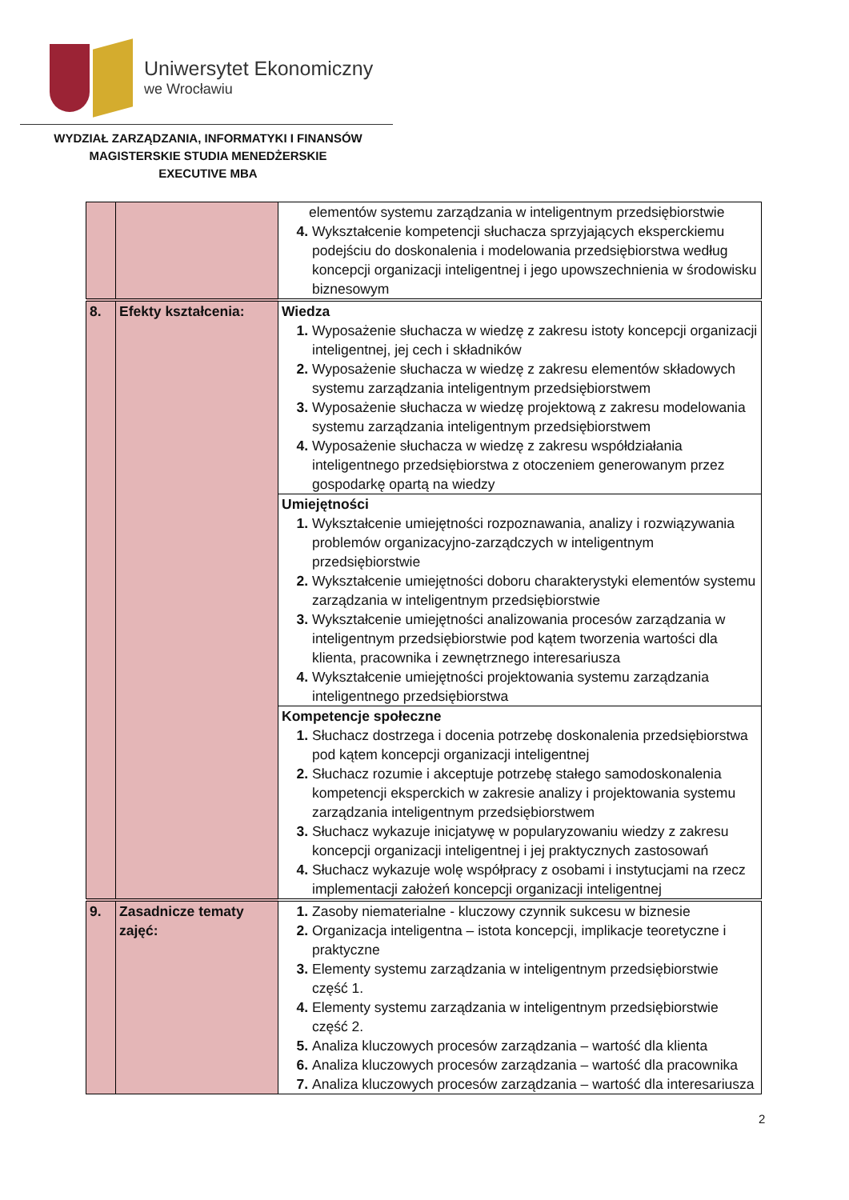Uniwersytet Ekonomiczny
we Wrocławiu
WYDZIAŁ ZARZĄDZANIA, INFORMATYKI I FINANSÓW
MAGISTERSKIE STUDIA MENEDŻERSKIE
EXECUTIVE MBA
| | | elementów systemu zarządzania w inteligentnym przedsiębiorstwie Wykształcenie kompetencji słuchacza sprzyjających eksperckiemu podejściu do doskonalenia i modelowania przedsiębiorstwa według koncepcji organizacji inteligentnej i jego upowszechnienia w środowisku biznesowym |
| 8. | Efekty kształcenia: | Wiedza Wyposażenie słuchacza w wiedzę z zakresu istoty koncepcji organizacji inteligentnej, jej cech i składników Wyposażenie słuchacza w wiedzę z zakresu elementów składowych systemu zarządzania inteligentnym przedsiębiorstwem Wyposażenie słuchacza w wiedzę projektową z zakresu modelowania systemu zarządzania inteligentnym przedsiębiorstwem Wyposażenie słuchacza w wiedzę z zakresu współdziałania inteligentnego przedsiębiorstwa z otoczeniem generowanym przez gospodarkę opartą na wiedzy |
| | | Umiejętności Wykształcenie umiejętności rozpoznawania, analizy i rozwiązywania problemów organizacyjno-zarządczych w inteligentnym przedsiębiorstwie Wykształcenie umiejętności doboru charakterystyki elementów systemu zarządzania w inteligentnym przedsiębiorstwie Wykształcenie umiejętności analizowania procesów zarządzania w inteligentnym przedsiębiorstwie pod kątem tworzenia wartości dla klienta, pracownika i zewnętrznego interesariusza Wykształcenie umiejętności projektowania systemu zarządzania inteligentnego przedsiębiorstwa |
| | | Kompetencje społeczne Słuchacz dostrzega i docenia potrzebę doskonalenia przedsiębiorstwa pod kątem koncepcji organizacji inteligentnej Słuchacz rozumie i akceptuje potrzebę stałego samodoskonalenia kompetencji eksperckich w zakresie analizy i projektowania systemu zarządzania inteligentnym przedsiębiorstwem Słuchacz wykazuje inicjatywę w popularyzowaniu wiedzy z zakresu koncepcji organizacji inteligentnej i jej praktycznych zastosowań Słuchacz wykazuje wolę współpracy z osobami i instytucjami na rzecz implementacji założeń koncepcji organizacji inteligentnej |
| 9. | Zasadnicze tematy zajęć: | Zasoby niematerialne - kluczowy czynnik sukcesu w biznesie Organizacja inteligentna – istota koncepcji, implikacje teoretyczne i praktyczne Elementy systemu zarządzania w inteligentnym przedsiębiorstwie część 1. Elementy systemu zarządzania w inteligentnym przedsiębiorstwie część 2. Analiza kluczowych procesów zarządzania – wartość dla klienta Analiza kluczowych procesów zarządzania – wartość dla pracownika Analiza kluczowych procesów zarządzania – wartość dla interesariusza |
2